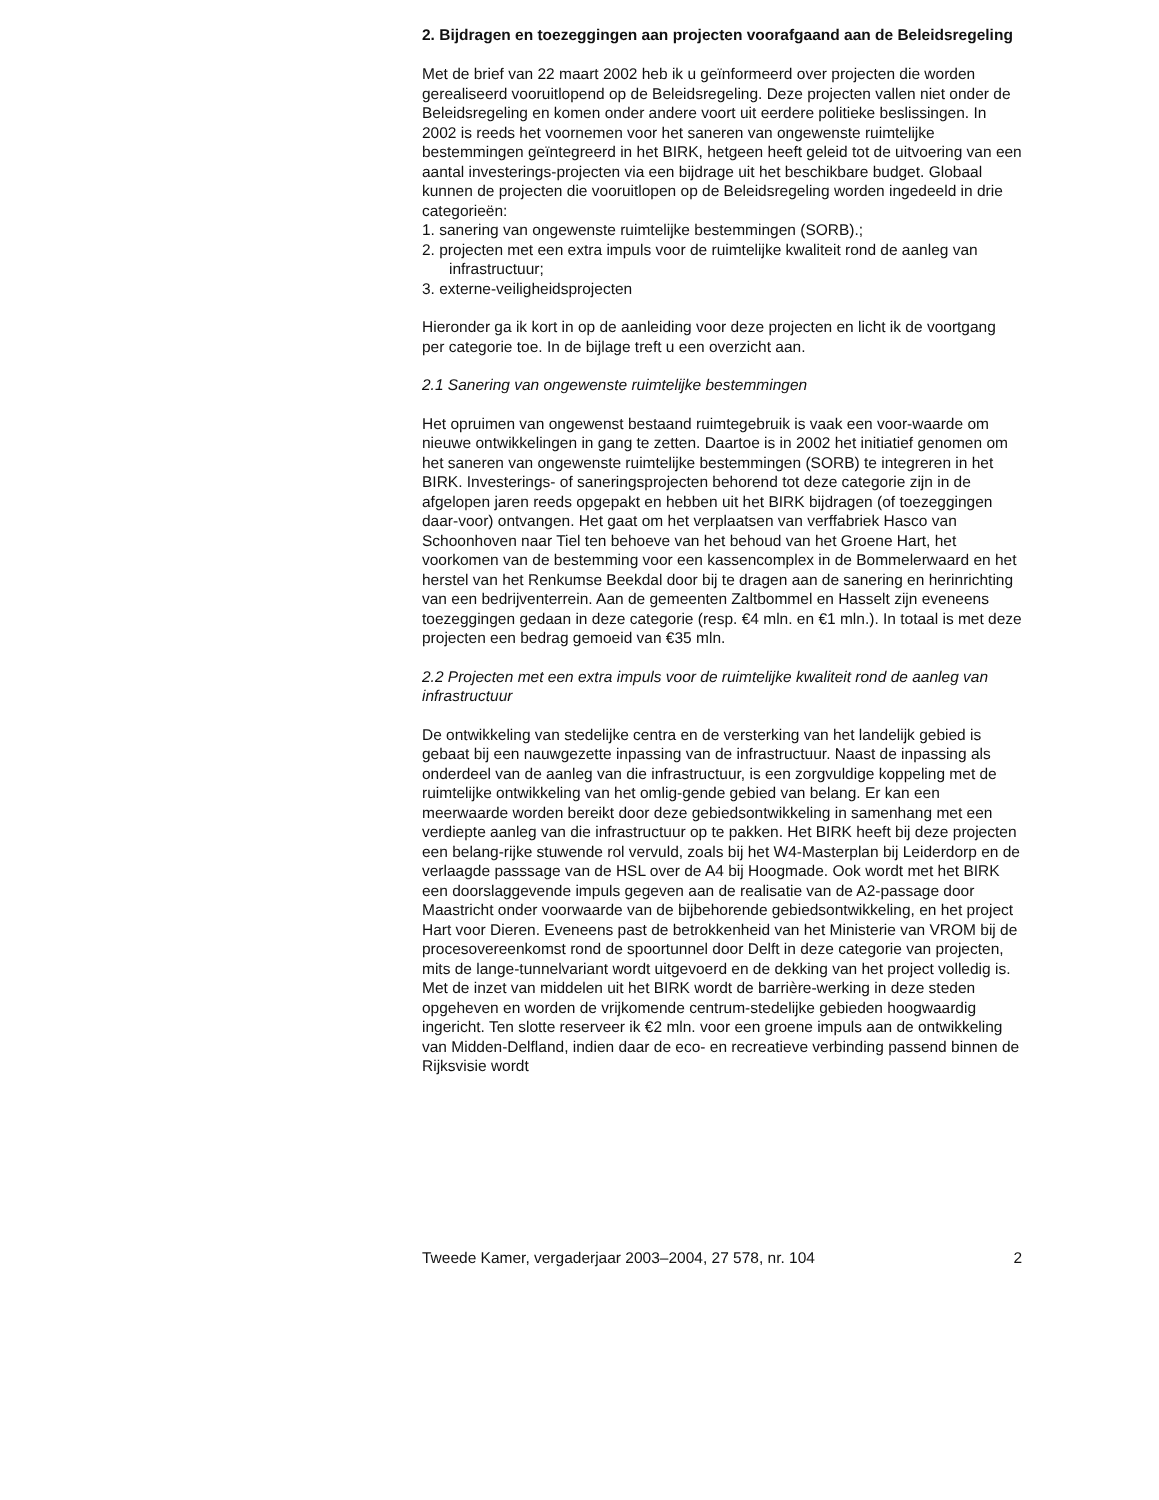2. Bijdragen en toezeggingen aan projecten voorafgaand aan de Beleidsregeling
Met de brief van 22 maart 2002 heb ik u geïnformeerd over projecten die worden gerealiseerd vooruitlopend op de Beleidsregeling. Deze projecten vallen niet onder de Beleidsregeling en komen onder andere voort uit eerdere politieke beslissingen. In 2002 is reeds het voornemen voor het saneren van ongewenste ruimtelijke bestemmingen geïntegreerd in het BIRK, hetgeen heeft geleid tot de uitvoering van een aantal investerings-projecten via een bijdrage uit het beschikbare budget. Globaal kunnen de projecten die vooruitlopen op de Beleidsregeling worden ingedeeld in drie categorieën:
1. sanering van ongewenste ruimtelijke bestemmingen (SORB).;
2. projecten met een extra impuls voor de ruimtelijke kwaliteit rond de aanleg van infrastructuur;
3. externe-veiligheidsprojecten
Hieronder ga ik kort in op de aanleiding voor deze projecten en licht ik de voortgang per categorie toe. In de bijlage treft u een overzicht aan.
2.1 Sanering van ongewenste ruimtelijke bestemmingen
Het opruimen van ongewenst bestaand ruimtegebruik is vaak een voor-waarde om nieuwe ontwikkelingen in gang te zetten. Daartoe is in 2002 het initiatief genomen om het saneren van ongewenste ruimtelijke bestemmingen (SORB) te integreren in het BIRK. Investerings- of saneringsprojecten behorend tot deze categorie zijn in de afgelopen jaren reeds opgepakt en hebben uit het BIRK bijdragen (of toezeggingen daar-voor) ontvangen. Het gaat om het verplaatsen van verffabriek Hasco van Schoonhoven naar Tiel ten behoeve van het behoud van het Groene Hart, het voorkomen van de bestemming voor een kassencomplex in de Bommelerwaard en het herstel van het Renkumse Beekdal door bij te dragen aan de sanering en herinrichting van een bedrijventerrein. Aan de gemeenten Zaltbommel en Hasselt zijn eveneens toezeggingen gedaan in deze categorie (resp. €4 mln. en €1 mln.). In totaal is met deze projecten een bedrag gemoeid van €35 mln.
2.2 Projecten met een extra impuls voor de ruimtelijke kwaliteit rond de aanleg van infrastructuur
De ontwikkeling van stedelijke centra en de versterking van het landelijk gebied is gebaat bij een nauwgezette inpassing van de infrastructuur. Naast de inpassing als onderdeel van de aanleg van die infrastructuur, is een zorgvuldige koppeling met de ruimtelijke ontwikkeling van het omlig-gende gebied van belang. Er kan een meerwaarde worden bereikt door deze gebiedsontwikkeling in samenhang met een verdiepte aanleg van die infrastructuur op te pakken. Het BIRK heeft bij deze projecten een belang-rijke stuwende rol vervuld, zoals bij het W4-Masterplan bij Leiderdorp en de verlaagde passsage van de HSL over de A4 bij Hoogmade. Ook wordt met het BIRK een doorslaggevende impuls gegeven aan de realisatie van de A2-passage door Maastricht onder voorwaarde van de bijbehorende gebiedsontwikkeling, en het project Hart voor Dieren. Eveneens past de betrokkenheid van het Ministerie van VROM bij de procesovereenkomst rond de spoortunnel door Delft in deze categorie van projecten, mits de lange-tunnelvariant wordt uitgevoerd en de dekking van het project volledig is. Met de inzet van middelen uit het BIRK wordt de barrière-werking in deze steden opgeheven en worden de vrijkomende centrum-stedelijke gebieden hoogwaardig ingericht. Ten slotte reserveer ik €2 mln. voor een groene impuls aan de ontwikkeling van Midden-Delfland, indien daar de eco- en recreatieve verbinding passend binnen de Rijksvisie wordt
Tweede Kamer, vergaderjaar 2003–2004, 27 578, nr. 104 2